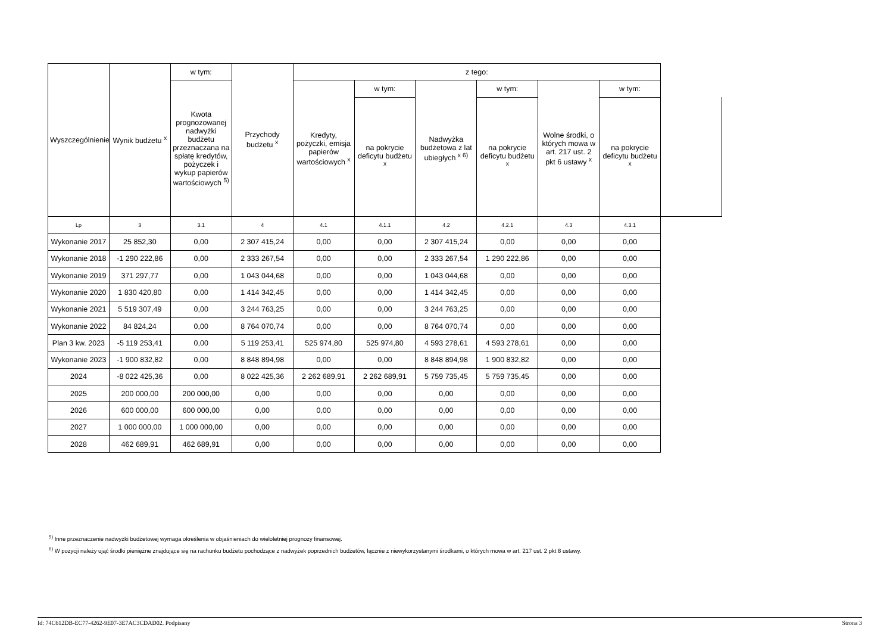| Wyszczególnienie | Wynik budżetu <sup>x</sup> | w tym: | Przychody budżetu <sup>x</sup> | z tego: | | | | | | |
| --- | --- | --- | --- | --- | --- | --- | --- | --- | --- | --- |
| | | Kwota prognozowanej nadwyżki budżetu przeznaczana na spłatę kredytów, pożyczek i wykup papierów wartościowych <sup>5)</sup> | | Kredyty, pożyczki, emisja papierów wartościowych <sup>x</sup> | w tym: | Nadwyżka budżetowa z lat ubiegłych <sup>x 6)</sup> | w tym: | Wolne środki, o których mowa w art. 217 ust. 2 pkt 6 ustawy <sup>x</sup> | w tym: | |
| | | | | | na pokrycie deficytu budżetu <sup>x</sup> | | na pokrycie deficytu budżetu <sup>x</sup> | | na pokrycie deficytu budżetu <sup>x</sup> | |
| Lp | 3 | 3.1 | 4 | 4.1 | 4.1.1 | 4.2 | 4.2.1 | 4.3 | 4.3.1 | |
| Wykonanie 2017 | 25 852,30 | 0,00 | 2 307 415,24 | 0,00 | 0,00 | 2 307 415,24 | 0,00 | 0,00 | 0,00 | |
| Wykonanie 2018 | -1 290 222,86 | 0,00 | 2 333 267,54 | 0,00 | 0,00 | 2 333 267,54 | 1 290 222,86 | 0,00 | 0,00 | |
| Wykonanie 2019 | 371 297,77 | 0,00 | 1 043 044,68 | 0,00 | 0,00 | 1 043 044,68 | 0,00 | 0,00 | 0,00 | |
| Wykonanie 2020 | 1 830 420,80 | 0,00 | 1 414 342,45 | 0,00 | 0,00 | 1 414 342,45 | 0,00 | 0,00 | 0,00 | |
| Wykonanie 2021 | 5 519 307,49 | 0,00 | 3 244 763,25 | 0,00 | 0,00 | 3 244 763,25 | 0,00 | 0,00 | 0,00 | |
| Wykonanie 2022 | 84 824,24 | 0,00 | 8 764 070,74 | 0,00 | 0,00 | 8 764 070,74 | 0,00 | 0,00 | 0,00 | |
| Plan 3 kw. 2023 | -5 119 253,41 | 0,00 | 5 119 253,41 | 525 974,80 | 525 974,80 | 4 593 278,61 | 4 593 278,61 | 0,00 | 0,00 | |
| Wykonanie 2023 | -1 900 832,82 | 0,00 | 8 848 894,98 | 0,00 | 0,00 | 8 848 894,98 | 1 900 832,82 | 0,00 | 0,00 | |
| 2024 | -8 022 425,36 | 0,00 | 8 022 425,36 | 2 262 689,91 | 2 262 689,91 | 5 759 735,45 | 5 759 735,45 | 0,00 | 0,00 | |
| 2025 | 200 000,00 | 200 000,00 | 0,00 | 0,00 | 0,00 | 0,00 | 0,00 | 0,00 | 0,00 | |
| 2026 | 600 000,00 | 600 000,00 | 0,00 | 0,00 | 0,00 | 0,00 | 0,00 | 0,00 | 0,00 | |
| 2027 | 1 000 000,00 | 1 000 000,00 | 0,00 | 0,00 | 0,00 | 0,00 | 0,00 | 0,00 | 0,00 | |
| 2028 | 462 689,91 | 462 689,91 | 0,00 | 0,00 | 0,00 | 0,00 | 0,00 | 0,00 | 0,00 | |
<sup>5)</sup> Inne przeznaczenie nadwyżki budżetowej wymaga określenia w objaśnieniach do wieloletniej prognozy finansowej.
<sup>6)</sup> W pozycji należy ująć środki pieniężne znajdujące się na rachunku budżetu pochodzące z nadwyżek poprzednich budżetów, łącznie z niewykorzystanymi środkami, o których mowa w art. 217 ust. 2 pkt 8 ustawy.
Id: 74C612DB-EC77-4262-9E07-3E7AC3CDAD02. Podpisany Strona 3